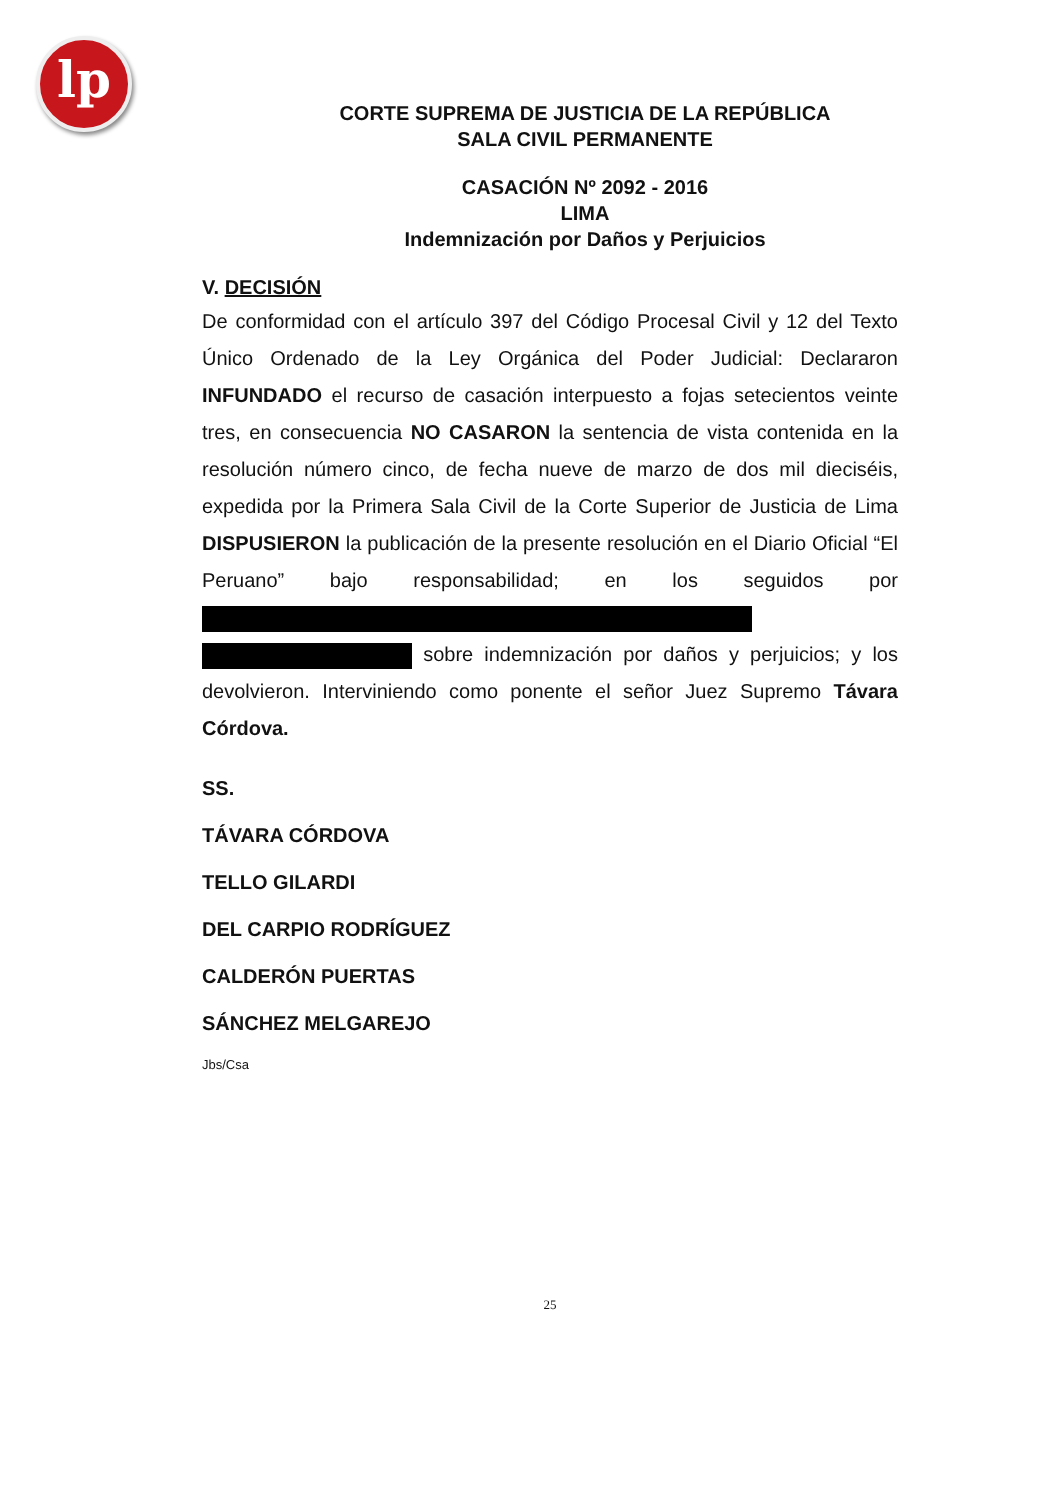lp
CORTE SUPREMA DE JUSTICIA DE LA REPÚBLICA
SALA CIVIL PERMANENTE
CASACIÓN Nº 2092 - 2016
LIMA
Indemnización por Daños y Perjuicios
V. DECISIÓN
De conformidad con el artículo 397 del Código Procesal Civil y 12 del Texto Único Ordenado de la Ley Orgánica del Poder Judicial: Declararon INFUNDADO el recurso de casación interpuesto a fojas setecientos veinte tres, en consecuencia NO CASARON la sentencia de vista contenida en la resolución número cinco, de fecha nueve de marzo de dos mil dieciséis, expedida por la Primera Sala Civil de la Corte Superior de Justicia de Lima DISPUSIERON la publicación de la presente resolución en el Diario Oficial “El Peruano” bajo responsabilidad; en los seguidos por sobre indemnización por daños y perjuicios; y los devolvieron. Interviniendo como ponente el señor Juez Supremo Távara Córdova.
SS.
TÁVARA CÓRDOVA
TELLO GILARDI
DEL CARPIO RODRÍGUEZ
CALDERÓN PUERTAS
SÁNCHEZ MELGAREJO
Jbs/Csa
25